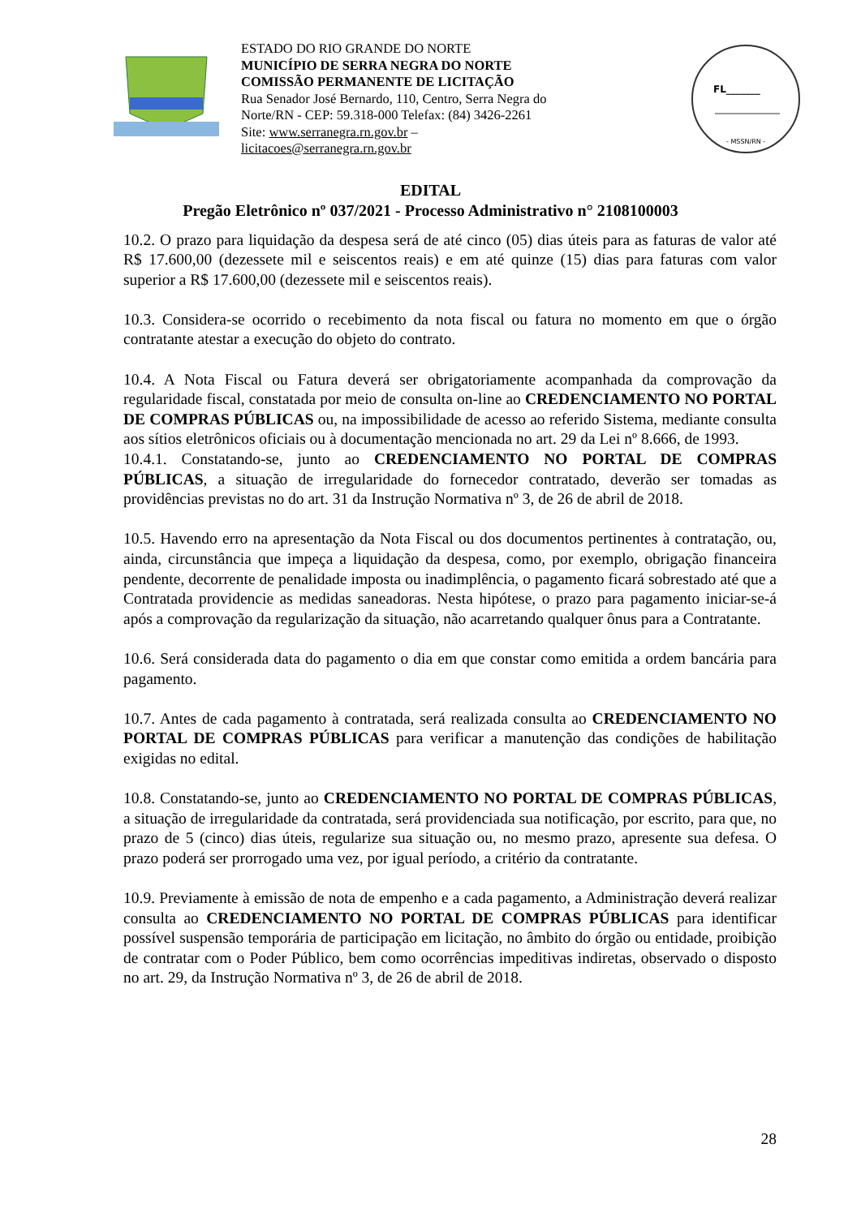ESTADO DO RIO GRANDE DO NORTE
MUNICÍPIO DE SERRA NEGRA DO NORTE
COMISSÃO PERMANENTE DE LICITAÇÃO
Rua Senador José Bernardo, 110, Centro, Serra Negra do Norte/RN - CEP: 59.318-000 Telefax: (84) 3426-2261
Site: www.serranegra.rn.gov.br –
licitacoes@serranegra.rn.gov.br
FL_______
- MSSN/RN -
EDITAL
Pregão Eletrônico nº 037/2021 - Processo Administrativo n° 2108100003
10.2. O prazo para liquidação da despesa será de até cinco (05) dias úteis para as faturas de valor até R$ 17.600,00 (dezessete mil e seiscentos reais) e em até quinze (15) dias para faturas com valor superior a R$ 17.600,00 (dezessete mil e seiscentos reais).
10.3. Considera-se ocorrido o recebimento da nota fiscal ou fatura no momento em que o órgão contratante atestar a execução do objeto do contrato.
10.4. A Nota Fiscal ou Fatura deverá ser obrigatoriamente acompanhada da comprovação da regularidade fiscal, constatada por meio de consulta on-line ao CREDENCIAMENTO NO PORTAL DE COMPRAS PÚBLICAS ou, na impossibilidade de acesso ao referido Sistema, mediante consulta aos sítios eletrônicos oficiais ou à documentação mencionada no art. 29 da Lei nº 8.666, de 1993.
10.4.1. Constatando-se, junto ao CREDENCIAMENTO NO PORTAL DE COMPRAS PÚBLICAS, a situação de irregularidade do fornecedor contratado, deverão ser tomadas as providências previstas no do art. 31 da Instrução Normativa nº 3, de 26 de abril de 2018.
10.5. Havendo erro na apresentação da Nota Fiscal ou dos documentos pertinentes à contratação, ou, ainda, circunstância que impeça a liquidação da despesa, como, por exemplo, obrigação financeira pendente, decorrente de penalidade imposta ou inadimplência, o pagamento ficará sobrestado até que a Contratada providencie as medidas saneadoras. Nesta hipótese, o prazo para pagamento iniciar-se-á após a comprovação da regularização da situação, não acarretando qualquer ônus para a Contratante.
10.6. Será considerada data do pagamento o dia em que constar como emitida a ordem bancária para pagamento.
10.7. Antes de cada pagamento à contratada, será realizada consulta ao CREDENCIAMENTO NO PORTAL DE COMPRAS PÚBLICAS para verificar a manutenção das condições de habilitação exigidas no edital.
10.8. Constatando-se, junto ao CREDENCIAMENTO NO PORTAL DE COMPRAS PÚBLICAS, a situação de irregularidade da contratada, será providenciada sua notificação, por escrito, para que, no prazo de 5 (cinco) dias úteis, regularize sua situação ou, no mesmo prazo, apresente sua defesa. O prazo poderá ser prorrogado uma vez, por igual período, a critério da contratante.
10.9. Previamente à emissão de nota de empenho e a cada pagamento, a Administração deverá realizar consulta ao CREDENCIAMENTO NO PORTAL DE COMPRAS PÚBLICAS para identificar possível suspensão temporária de participação em licitação, no âmbito do órgão ou entidade, proibição de contratar com o Poder Público, bem como ocorrências impeditivas indiretas, observado o disposto no art. 29, da Instrução Normativa nº 3, de 26 de abril de 2018.
28